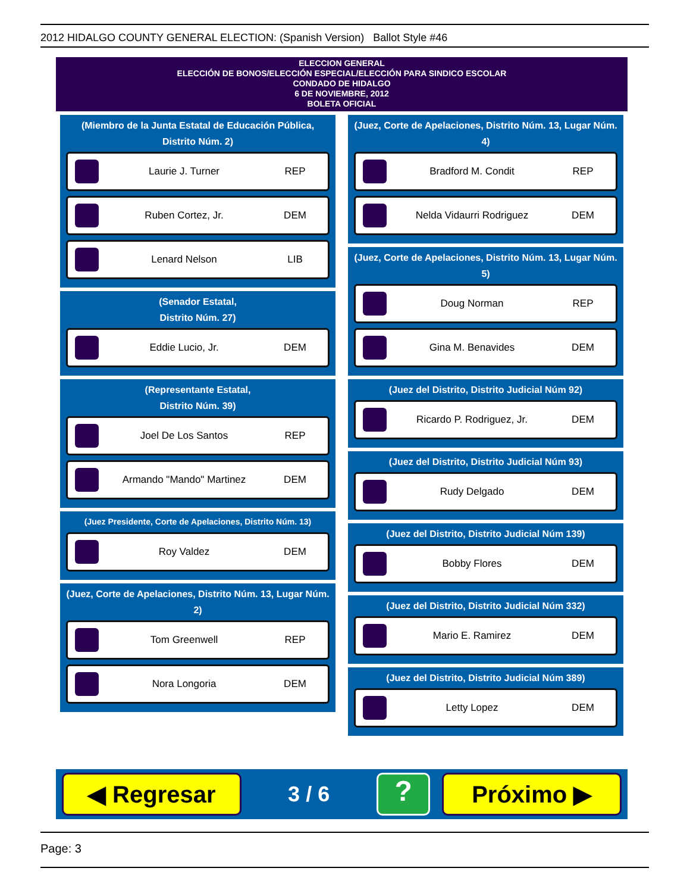2012 HIDALGO COUNTY GENERAL ELECTION: (Spanish Version) Ballot Style #46
ELECCION GENERAL
ELECCIÓN DE BONOS/ELECCIÓN ESPECIAL/ELECCIÓN PARA SINDICO ESCOLAR
CONDADO DE HIDALGO
6 DE NOVIEMBRE, 2012
BOLETA OFICIAL
(Miembro de la Junta Estatal de Educación Pública, Distrito Núm. 2)
Laurie J. Turner REP
Ruben Cortez, Jr. DEM
Lenard Nelson LIB
(Senador Estatal,
Distrito Núm. 27)
Eddie Lucio, Jr. DEM
(Representante Estatal,
Distrito Núm. 39)
Joel De Los Santos REP
Armando "Mando" Martinez DEM
(Juez Presidente, Corte de Apelaciones, Distrito Núm. 13)
Roy Valdez DEM
(Juez, Corte de Apelaciones, Distrito Núm. 13, Lugar Núm. 2)
Tom Greenwell REP
Nora Longoria DEM
(Juez, Corte de Apelaciones, Distrito Núm. 13, Lugar Núm. 4)
Bradford M. Condit REP
Nelda Vidaurri Rodriguez DEM
(Juez, Corte de Apelaciones, Distrito Núm. 13, Lugar Núm. 5)
Doug Norman REP
Gina M. Benavides DEM
(Juez del Distrito, Distrito Judicial Núm 92)
Ricardo P. Rodriguez, Jr. DEM
(Juez del Distrito, Distrito Judicial Núm 93)
Rudy Delgado DEM
(Juez del Distrito, Distrito Judicial Núm 139)
Bobby Flores DEM
(Juez del Distrito, Distrito Judicial Núm 332)
Mario E. Ramirez DEM
(Juez del Distrito, Distrito Judicial Núm 389)
Letty Lopez DEM
◀ Regresar
3 / 6
?
Próximo ▶
Page: 3